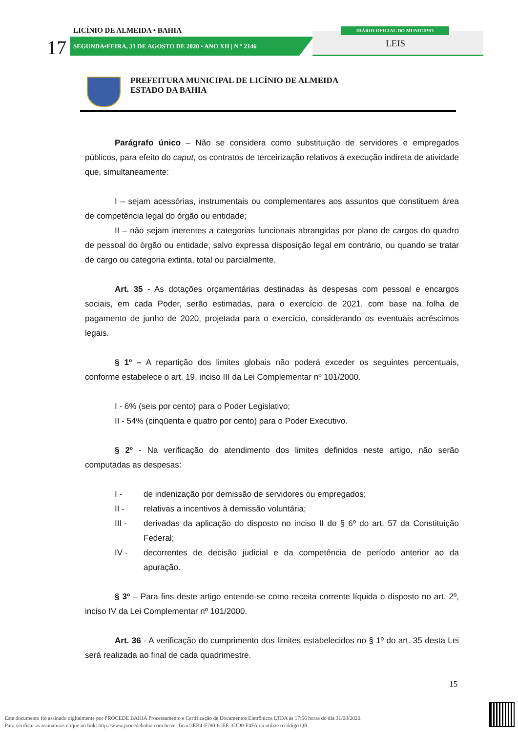LICÍNIO DE ALMEIDA • BAHIA
17
SEGUNDA•FEIRA, 31 DE AGOSTO DE 2020 • ANO XII | N º 2146
DIÁRIO OFICIAL DO MUNICÍPIO
LEIS
PREFEITURA MUNICIPAL DE LICÍNIO DE ALMEIDA
ESTADO DA BAHIA
Parágrafo único – Não se considera como substituição de servidores e empregados públicos, para efeito do caput, os contratos de terceirização relativos à execução indireta de atividade que, simultaneamente:
I – sejam acessórias, instrumentais ou complementares aos assuntos que constituem área de competência legal do órgão ou entidade;
II – não sejam inerentes a categorias funcionais abrangidas por plano de cargos do quadro de pessoal do órgão ou entidade, salvo expressa disposição legal em contrário, ou quando se tratar de cargo ou categoria extinta, total ou parcialmente.
Art. 35 - As dotações orçamentárias destinadas às despesas com pessoal e encargos sociais, em cada Poder, serão estimadas, para o exercício de 2021, com base na folha de pagamento de junho de 2020, projetada para o exercício, considerando os eventuais acréscimos legais.
§ 1º – A repartição dos limites globais não poderá exceder os seguintes percentuais, conforme estabelece o art. 19, inciso III da Lei Complementar nº 101/2000.
I - 6% (seis por cento) para o Poder Legislativo;
II - 54% (cinqüenta e quatro por cento) para o Poder Executivo.
§ 2º - Na verificação do atendimento dos limites definidos neste artigo, não serão computadas as despesas:
I - de indenização por demissão de servidores ou empregados;
II - relativas a incentivos à demissão voluntária;
III - derivadas da aplicação do disposto no inciso II do § 6º do art. 57 da Constituição Federal;
IV - decorrentes de decisão judicial e da competência de período anterior ao da apuração.
§ 3º – Para fins deste artigo entende-se como receita corrente líquida o disposto no art. 2º, inciso IV da Lei Complementar nº 101/2000.
Art. 36 - A verificação do cumprimento dos limites estabelecidos no § 1º do art. 35 desta Lei será realizada ao final de cada quadrimestre.
15
Este documento foi assinado digitalmente por PROCEDE BAHIA Processamento e Certificação de Documentos Eletrônicos LTDA às 17:56 horas do dia 31/08/2020.
Para verificar as assinaturas clique no link: http://www.procedebahia.com.br/verificar/3EB4-F780-61EE-3DD0-F4FA ou utilize o código QR.